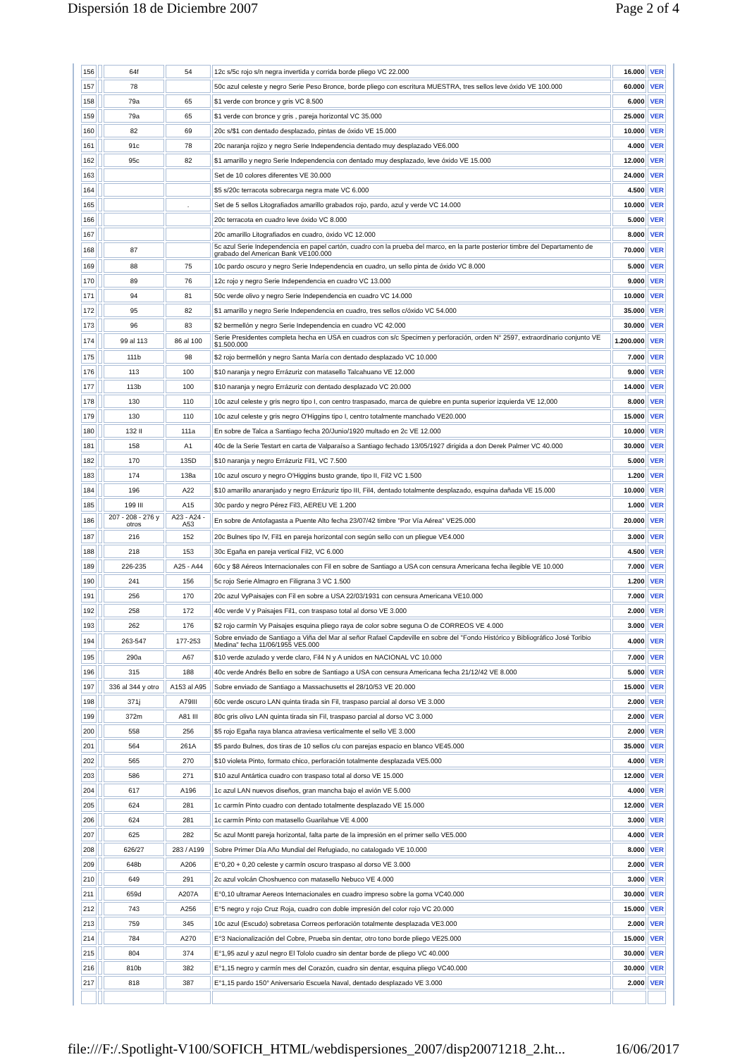Dispersión 18 de Diciembre 2007 Page 2 of 4
| 156 | | 64f | 54 | 12c s/5c rojo s/n negra invertida y corrida borde pliego VC 22.000 | 16.000 | VER |
| 157 | | 78 | | 50c azul celeste y negro Serie Peso Bronce, borde pliego con escritura MUESTRA, tres sellos leve óxido VE 100.000 | 60.000 | VER |
| 158 | | 79a | 65 | $1 verde con bronce y gris VC 8.500 | 6.000 | VER |
| 159 | | 79a | 65 | $1 verde con bronce y gris , pareja horizontal VC 35.000 | 25.000 | VER |
| 160 | | 82 | 69 | 20c s/$1 con dentado desplazado, pintas de óxido VE 15.000 | 10.000 | VER |
| 161 | | 91c | 78 | 20c naranja rojizo y negro Serie Independencia dentado muy desplazado VE6.000 | 4.000 | VER |
| 162 | | 95c | 82 | $1 amarillo y negro Serie Independencia con dentado muy desplazado, leve óxido VE 15.000 | 12.000 | VER |
| 163 | | | | Set de 10 colores diferentes VE 30.000 | 24.000 | VER |
| 164 | | | | $5 s/20c terracota sobrecarga negra mate VC 6.000 | 4.500 | VER |
| 165 | | | . | Set de 5 sellos Litografiados amarillo grabados rojo, pardo, azul y verde VC 14.000 | 10.000 | VER |
| 166 | | | | 20c terracota en cuadro leve óxido VC 8.000 | 5.000 | VER |
| 167 | | | | 20c amarillo Litografiados en cuadro, öxido VC 12.000 | 8.000 | VER |
| 168 | | 87 | | 5c azul Serie Independencia en papel cartón, cuadro con la prueba del marco, en la parte posterior timbre del Departamento de grabado del American Bank VE100.000 | 70.000 | VER |
| 169 | | 88 | 75 | 10c pardo oscuro y negro Serie Independencia en cuadro, un sello pinta de óxido VC 8.000 | 5.000 | VER |
| 170 | | 89 | 76 | 12c rojo y negro Serie Independencia en cuadro VC 13.000 | 9.000 | VER |
| 171 | | 94 | 81 | 50c verde olivo y negro Serie Independencia en cuadro VC 14.000 | 10.000 | VER |
| 172 | | 95 | 82 | $1 amarillo y negro Serie Independencia en cuadro, tres sellos c/óxido VC 54.000 | 35.000 | VER |
| 173 | | 96 | 83 | $2 bermellón y negro Serie Independencia en cuadro VC 42.000 | 30.000 | VER |
| 174 | | 99 al 113 | 86 al 100 | Serie Presidentes completa hecha en USA en cuadros con s/c Specimen y perforación, orden N° 2597, extraordinario conjunto VE $1.500.000 | 1.200.000 | VER |
| 175 | | 111b | 98 | $2 rojo bermellón y negro Santa María con dentado desplazado VC 10.000 | 7.000 | VER |
| 176 | | 113 | 100 | $10 naranja y negro Errázuriz con matasello Talcahuano VE 12.000 | 9.000 | VER |
| 177 | | 113b | 100 | $10 naranja y negro Errázuriz con dentado desplazado VC 20.000 | 14.000 | VER |
| 178 | | 130 | 110 | 10c azul celeste y gris negro tipo I, con centro traspasado, marca de quiebre en punta superior izquierda VE 12,000 | 8.000 | VER |
| 179 | | 130 | 110 | 10c azul celeste y gris negro O'Higgins tipo I, centro totalmente manchado VE20.000 | 15.000 | VER |
| 180 | | 132 II | 111a | En sobre de Talca a Santiago fecha 20/Junio/1920 multado en 2c VE 12.000 | 10.000 | VER |
| 181 | | 158 | A1 | 40c de la Serie Testart en carta de Valparaíso a Santiago fechado 13/05/1927 dirigida a don Derek Palmer VC 40.000 | 30.000 | VER |
| 182 | | 170 | 135D | $10 naranja y negro Errázuriz Fil1, VC 7.500 | 5.000 | VER |
| 183 | | 174 | 138a | 10c azul oscuro y negro O'Higgins busto grande, tipo II, Fil2 VC 1.500 | 1.200 | VER |
| 184 | | 196 | A22 | $10 amarillo anaranjado y negro Errázuriz tipo III, Fil4, dentado totalmente desplazado, esquina dañada VE 15.000 | 10.000 | VER |
| 185 | | 199 III | A15 | 30c pardo y negro Pérez Fil3, AEREU VE 1.200 | 1.000 | VER |
| 186 | | 207 - 208 - 276 y otros | A23 - A24 - A53 | En sobre de Antofagasta a Puente Alto fecha 23/07/42 timbre "Por Vía Aérea" VE25.000 | 20.000 | VER |
| 187 | | 216 | 152 | 20c Bulnes tipo IV, Fil1 en pareja horizontal con según sello con un pliegue VE4.000 | 3.000 | VER |
| 188 | | 218 | 153 | 30c Egaña en pareja vertical Fil2, VC 6.000 | 4.500 | VER |
| 189 | | 226-235 | A25 - A44 | 60c y $8 Aéreos Internacionales con Fil en sobre de Santiago a USA con censura Americana fecha ilegible VE 10.000 | 7.000 | VER |
| 190 | | 241 | 156 | 5c rojo Serie Almagro en Filigrana 3 VC 1.500 | 1.200 | VER |
| 191 | | 256 | 170 | 20c azul VyPaisajes con Fil en sobre a USA 22/03/1931 con censura Americana VE10.000 | 7.000 | VER |
| 192 | | 258 | 172 | 40c verde V y Paisajes Fil1, con traspaso total al dorso VE 3.000 | 2.000 | VER |
| 193 | | 262 | 176 | $2 rojo carmín Vy Paisajes esquina pliego raya de color sobre seguna O de CORREOS VE 4.000 | 3.000 | VER |
| 194 | | 263-547 | 177-253 | Sobre enviado de Santiago a Viña del Mar al señor Rafael Capdeville en sobre del "Fondo Histórico y Bibliográfico José Toribio Medina" fecha 11/06/1955 VE5.000 | 4.000 | VER |
| 195 | | 290a | A67 | $10 verde azulado y verde claro, Fil4 N y A unidos en NACIONAL VC 10.000 | 7.000 | VER |
| 196 | | 315 | 188 | 40c verde Andrés Bello en sobre de Santiago a USA con censura Americana fecha 21/12/42 VE 8.000 | 5.000 | VER |
| 197 | | 336 al 344 y otro | A153 al A95 | Sobre enviado de Santiago a Massachusetts el 28/10/53 VE 20.000 | 15.000 | VER |
| 198 | | 371j | A79III | 60c verde oscuro LAN quinta tirada sin Fil, traspaso parcial al dorso VE 3.000 | 2.000 | VER |
| 199 | | 372m | A81 III | 80c gris olivo LAN quinta tirada sin Fil, traspaso parcial al dorso VC 3.000 | 2.000 | VER |
| 200 | | 558 | 256 | $5 rojo Egaña raya blanca atraviesa verticalmente el sello VE 3.000 | 2.000 | VER |
| 201 | | 564 | 261A | $5 pardo Bulnes, dos tiras de 10 sellos c/u con parejas espacio en blanco VE45.000 | 35.000 | VER |
| 202 | | 565 | 270 | $10 violeta Pinto, formato chico, perforación totalmente desplazada VE5.000 | 4.000 | VER |
| 203 | | 586 | 271 | $10 azul Antártica cuadro con traspaso total al dorso VE 15.000 | 12.000 | VER |
| 204 | | 617 | A196 | 1c azul LAN nuevos diseños, gran mancha bajo el avión VE 5.000 | 4.000 | VER |
| 205 | | 624 | 281 | 1c carmín Pinto cuadro con dentado totalmente desplazado VE 15.000 | 12.000 | VER |
| 206 | | 624 | 281 | 1c carmín Pinto con matasello Guarilahue VE 4.000 | 3.000 | VER |
| 207 | | 625 | 282 | 5c azul Montt pareja horizontal, falta parte de la impresión en el primer sello VE5.000 | 4.000 | VER |
| 208 | | 626/27 | 283 / A199 | Sobre Primer Día Año Mundial del Refugiado, no catalogado VE 10.000 | 8.000 | VER |
| 209 | | 648b | A206 | E°0,20 + 0,20 celeste y carmín oscuro traspaso al dorso VE 3.000 | 2.000 | VER |
| 210 | | 649 | 291 | 2c azul volcán Choshuenco con matasello Nebuco VE 4.000 | 3.000 | VER |
| 211 | | 659d | A207A | E°0,10 ultramar Aereos Internacionales en cuadro impreso sobre la goma VC40.000 | 30.000 | VER |
| 212 | | 743 | A256 | E°5 negro y rojo Cruz Roja, cuadro con doble impresión del color rojo VC 20.000 | 15.000 | VER |
| 213 | | 759 | 345 | 10c azul (Escudo) sobretasa Correos perforación totalmente desplazada VE3.000 | 2.000 | VER |
| 214 | | 784 | A270 | E°3 Nacionalización del Cobre, Prueba sin dentar, otro tono borde pliego VE25.000 | 15.000 | VER |
| 215 | | 804 | 374 | E°1,95 azul y azul negro El Tololo cuadro sin dentar borde de pliego VC 40.000 | 30.000 | VER |
| 216 | | 810b | 382 | E°1,15 negro y carmín mes del Corazón, cuadro sin dentar, esquina pliego VC40.000 | 30.000 | VER |
| 217 | | 818 | 387 | E°1,15 pardo 150° Aniversario Escuela Naval, dentado desplazado VE 3.000 | 2.000 | VER |
file:///F:/.Spotlight-V100/SOFICH_HTML/webdispersiones_2007/disp20071218_2.ht... 16/06/2017